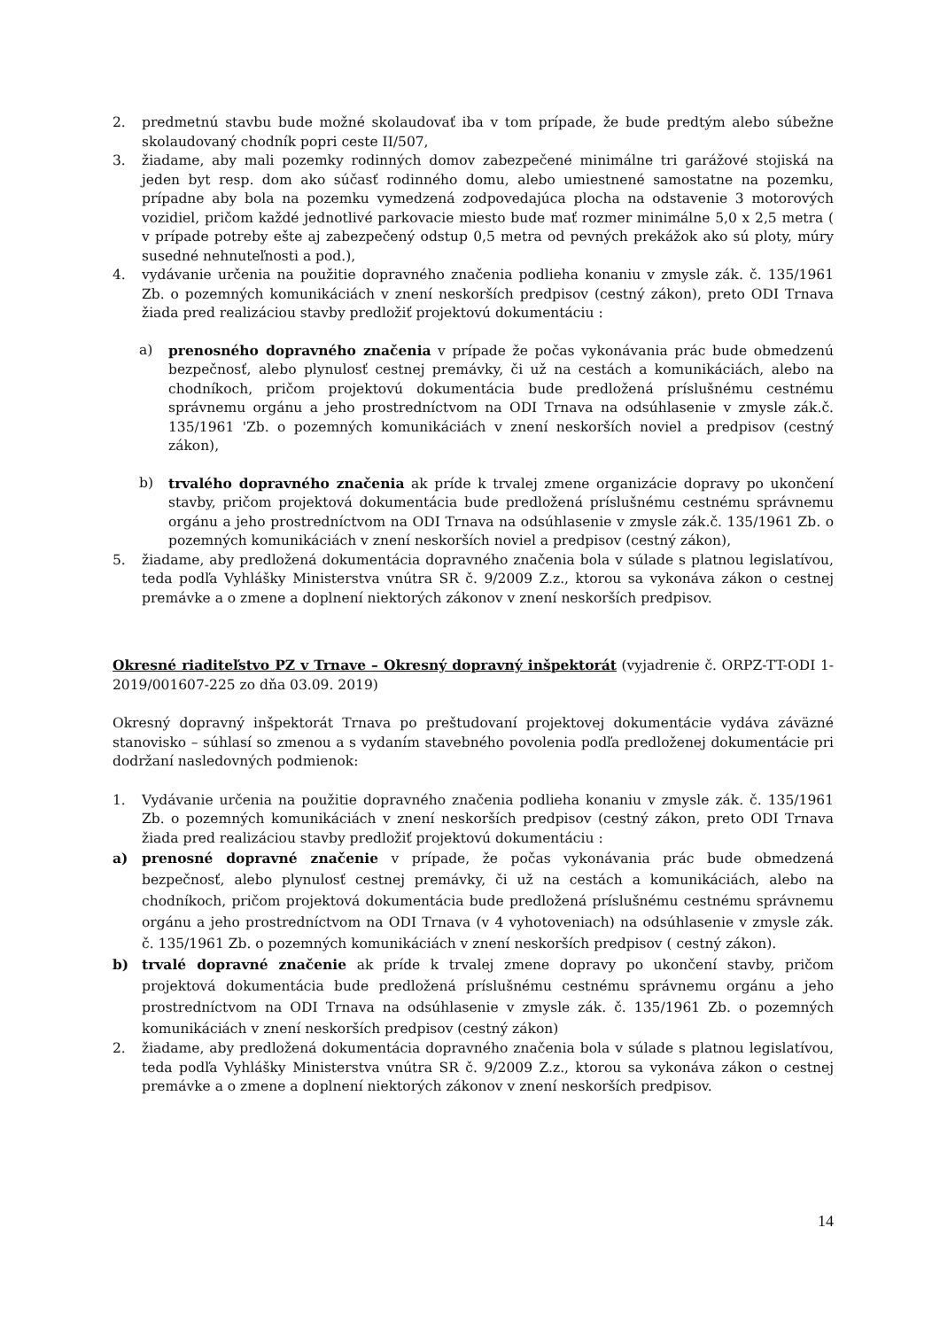2. predmetnú stavbu bude možné skolaudovať iba v tom prípade, že bude predtým alebo súbežne skolaudovaný chodník popri ceste II/507,
3. žiadame, aby mali pozemky rodinných domov zabezpečené minimálne tri garážové stojiská na jeden byt resp. dom ako súčasť rodinného domu, alebo umiestnené samostatne na pozemku, prípadne aby bola na pozemku vymedzená zodpovedajúca plocha na odstavenie 3 motorových vozidiel, pričom každé jednotlivé parkovacie miesto bude mať rozmer minimálne 5,0 x 2,5 metra ( v prípade potreby ešte aj zabezpečený odstup 0,5 metra od pevných prekážok ako sú ploty, múry susedné nehnuteľnosti a pod.),
4. vydávanie určenia na použitie dopravného značenia podlieha konaniu v zmysle zák. č. 135/1961 Zb. o pozemných komunikáciách v znení neskorších predpisov (cestný zákon), preto ODI Trnava žiada pred realizáciou stavby predložiť projektovú dokumentáciu :
a) prenosného dopravného značenia v prípade že počas vykonávania prác bude obmedzenú bezpečnosť, alebo plynulosť cestnej premávky, či už na cestách a komunikáciách, alebo na chodníkoch, pričom projektovú dokumentácia bude predložená príslušnému cestnému správnemu orgánu a jeho prostredníctvom na ODI Trnava na odsúhlasenie v zmysle zák.č. 135/1961 'Zb. o pozemných komunikáciách v znení neskorších noviel a predpisov (cestný zákon),
b) trvalého dopravného značenia ak príde k trvalej zmene organizácie dopravy po ukončení stavby, pričom projektová dokumentácia bude predložená príslušnému cestnému správnemu orgánu a jeho prostredníctvom na ODI Trnava na odsúhlasenie v zmysle zák.č. 135/1961 Zb. o pozemných komunikáciách v znení neskorších noviel a predpisov (cestný zákon),
5. žiadame, aby predložená dokumentácia dopravného značenia bola v súlade s platnou legislatívou, teda podľa Vyhlášky Ministerstva vnútra SR č. 9/2009 Z.z., ktorou sa vykonáva zákon o cestnej premávke a o zmene a doplnení niektorých zákonov v znení neskorších predpisov.
Okresné riaditeľstvo PZ v Trnave – Okresný dopravný inšpektorát (vyjadrenie č. ORPZ-TT-ODI 1-2019/001607-225 zo dňa 03.09. 2019)
Okresný dopravný inšpektorát Trnava po preštudovaní projektovej dokumentácie vydáva záväzné stanovisko – súhlasí so zmenou a s vydaním stavebného povolenia podľa predloženej dokumentácie pri dodržaní nasledovných podmienok:
1. Vydávanie určenia na použitie dopravného značenia podlieha konaniu v zmysle zák. č. 135/1961 Zb. o pozemných komunikáciách v znení neskorších predpisov (cestný zákon, preto ODI Trnava žiada pred realizáciou stavby predložiť projektovú dokumentáciu :
a) prenosné dopravné značenie v prípade, že počas vykonávania prác bude obmedzená bezpečnosť, alebo plynulosť cestnej premávky, či už na cestách a komunikáciách, alebo na chodníkoch, pričom projektová dokumentácia bude predložená príslušnému cestnému správnemu orgánu a jeho prostredníctvom na ODI Trnava (v 4 vyhotoveniach) na odsúhlasenie v zmysle zák. č. 135/1961 Zb. o pozemných komunikáciách v znení neskorších predpisov ( cestný zákon).
b) trvalé dopravné značenie ak príde k trvalej zmene dopravy po ukončení stavby, pričom projektová dokumentácia bude predložená príslušnému cestnému správnemu orgánu a jeho prostredníctvom na ODI Trnava na odsúhlasenie v zmysle zák. č. 135/1961 Zb. o pozemných komunikáciách v znení neskorších predpisov (cestný zákon)
2. žiadame, aby predložená dokumentácia dopravného značenia bola v súlade s platnou legislatívou, teda podľa Vyhlášky Ministerstva vnútra SR č. 9/2009 Z.z., ktorou sa vykonáva zákon o cestnej premávke a o zmene a doplnení niektorých zákonov v znení neskorších predpisov.
14